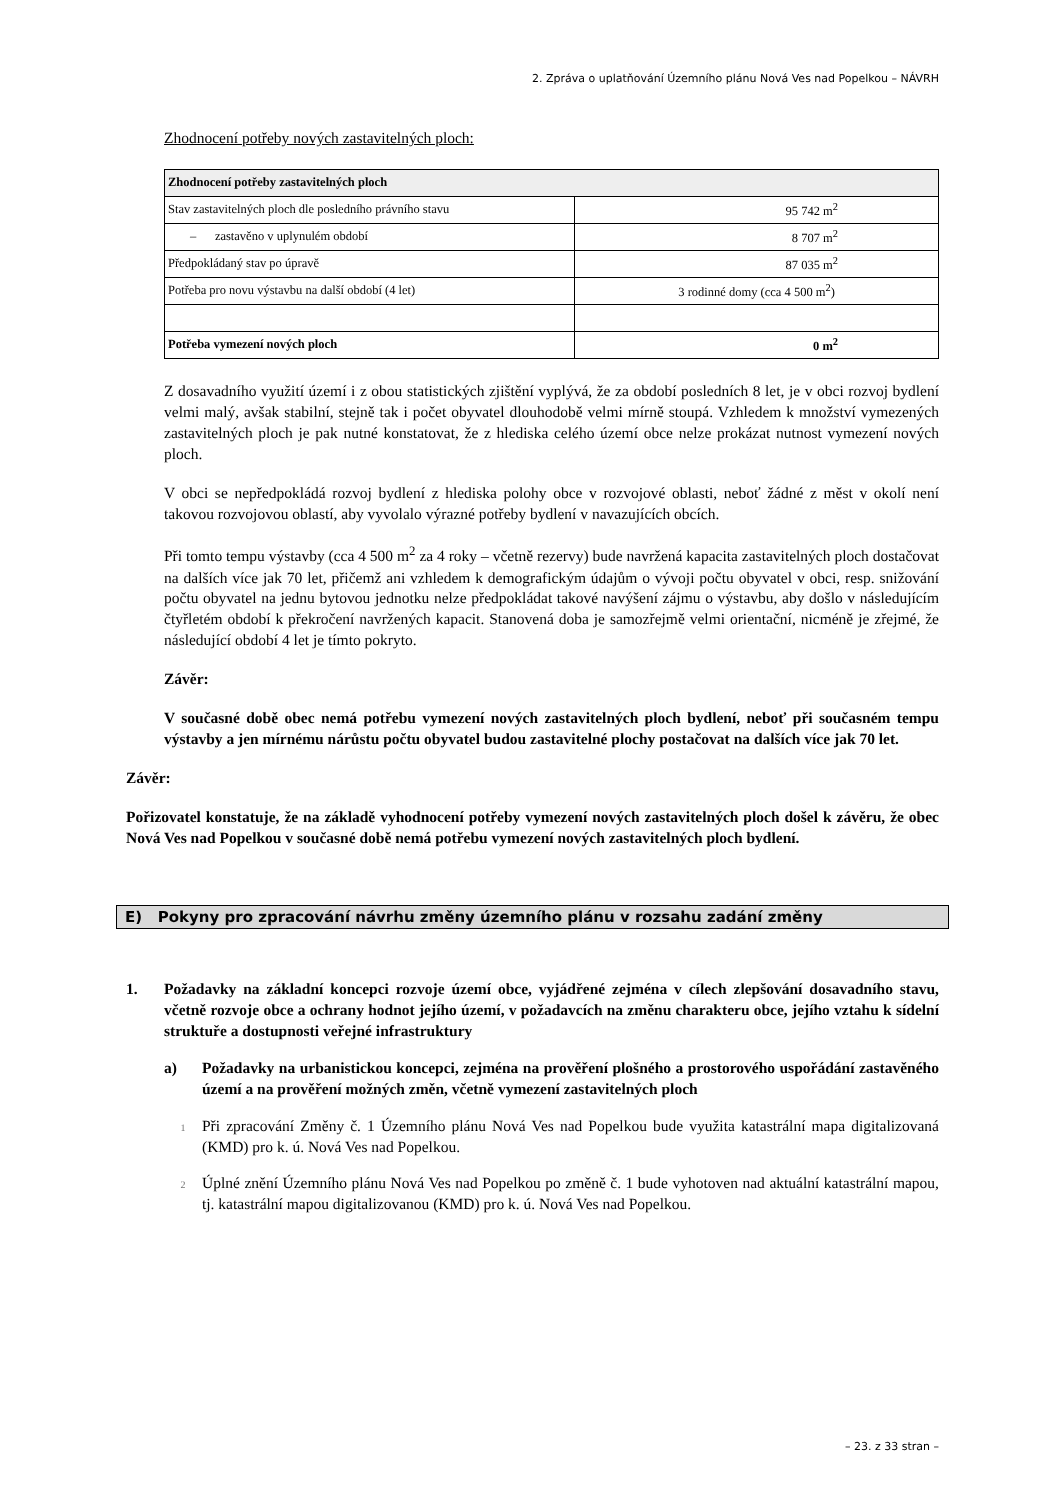2. Zpráva o uplatňování Územního plánu Nová Ves nad Popelkou – NÁVRH
Zhodnocení potřeby nových zastavitelných ploch:
| Zhodnocení potřeby zastavitelných ploch | |
| Stav zastavitelných ploch dle posledního právního stavu | 95 742 m<sup>2</sup> |
| – zastavěno v uplynulém období | 8 707 m<sup>2</sup> |
| Předpokládaný stav po úpravě | 87 035 m<sup>2</sup> |
| Potřeba pro novu výstavbu na další období (4 let) | 3 rodinné domy (cca 4 500 m<sup>2</sup>) |
| Potřeba vymezení nových ploch | 0 m<sup>2</sup> |
Z dosavadního využití území i z obou statistických zjištění vyplývá, že za období posledních 8 let, je v obci rozvoj bydlení velmi malý, avšak stabilní, stejně tak i počet obyvatel dlouhodobě velmi mírně stoupá. Vzhledem k množství vymezených zastavitelných ploch je pak nutné konstatovat, že z hlediska celého území obce nelze prokázat nutnost vymezení nových ploch.
V obci se nepředpokládá rozvoj bydlení z hlediska polohy obce v rozvojové oblasti, neboť žádné z měst v okolí není takovou rozvojovou oblastí, aby vyvolalo výrazné potřeby bydlení v navazujících obcích.
Při tomto tempu výstavby (cca 4 500 m<sup>2</sup> za 4 roky – včetně rezervy) bude navržená kapacita zastavitelných ploch dostačovat na dalších více jak 70 let, přičemž ani vzhledem k demografickým údajům o vývoji počtu obyvatel v obci, resp. snižování počtu obyvatel na jednu bytovou jednotku nelze předpokládat takové navýšení zájmu o výstavbu, aby došlo v následujícím čtyřletém období k překročení navržených kapacit. Stanovená doba je samozřejmě velmi orientační, nicméně je zřejmé, že následující období 4 let je tímto pokryto.
Závěr:
V současné době obec nemá potřebu vymezení nových zastavitelných ploch bydlení, neboť při současném tempu výstavby a jen mírnému nárůstu počtu obyvatel budou zastavitelné plochy postačovat na dalších více jak 70 let.
Závěr:
Pořizovatel konstatuje, že na základě vyhodnocení potřeby vymezení nových zastavitelných ploch došel k závěru, že obec Nová Ves nad Popelkou v současné době nemá potřebu vymezení nových zastavitelných ploch bydlení.
E) Pokyny pro zpracování návrhu změny územního plánu v rozsahu zadání změny
1. Požadavky na základní koncepci rozvoje území obce, vyjádřené zejména v cílech zlepšování dosavadního stavu, včetně rozvoje obce a ochrany hodnot jejího území, v požadavcích na změnu charakteru obce, jejího vztahu k sídelní struktuře a dostupnosti veřejné infrastruktury
a) Požadavky na urbanistickou koncepci, zejména na prověření plošného a prostorového uspořádání zastavěného území a na prověření možných změn, včetně vymezení zastavitelných ploch
1
Při zpracování Změny č. 1 Územního plánu Nová Ves nad Popelkou bude využita katastrální mapa digitalizovaná (KMD) pro k. ú. Nová Ves nad Popelkou.
2
Úplné znění Územního plánu Nová Ves nad Popelkou po změně č. 1 bude vyhotoven nad aktuální katastrální mapou, tj. katastrální mapou digitalizovanou (KMD) pro k. ú. Nová Ves nad Popelkou.
– 23. z 33 stran –